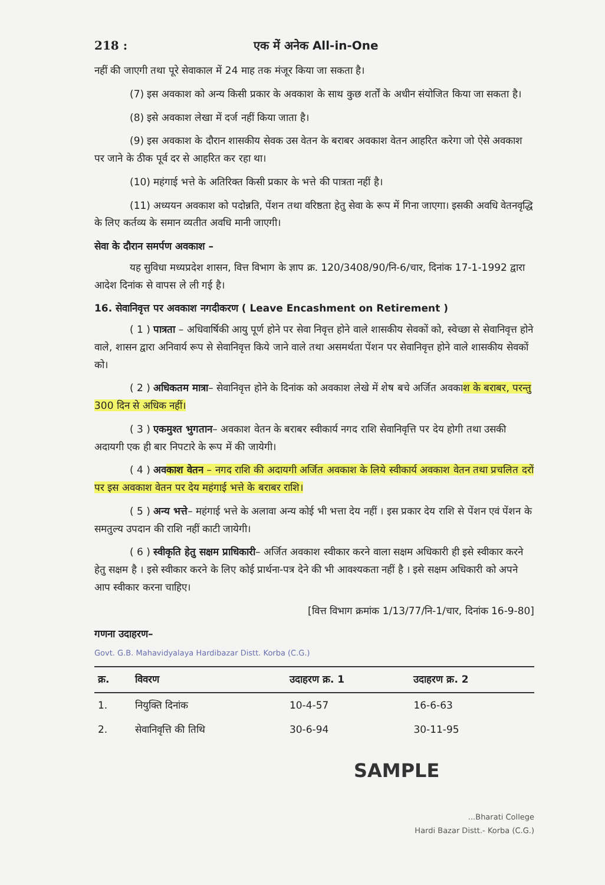218 : एक में अनेक All-in-One
नहीं की जाएगी तथा पूरे सेवाकाल में 24 माह तक मंजूर किया जा सकता है।
(7) इस अवकाश को अन्य किसी प्रकार के अवकाश के साथ कुछ शर्तों के अधीन संयोजित किया जा सकता है।
(8) इसे अवकाश लेखा में दर्ज नहीं किया जाता है।
(9) इस अवकाश के दौरान शासकीय सेवक उस वेतन के बराबर अवकाश वेतन आहरित करेगा जो ऐसे अवकाश पर जाने के ठीक पूर्व दर से आहरित कर रहा था।
(10) महंगाई भत्ते के अतिरिक्त किसी प्रकार के भत्ते की पात्रता नहीं है।
(11) अध्ययन अवकाश को पदोन्नति, पेंशन तथा वरिष्ठता हेतु सेवा के रूप में गिना जाएगा। इसकी अवधि वेतनवृद्धि के लिए कर्तव्य के समान व्यतीत अवधि मानी जाएगी।
सेवा के दौरान समर्पण अवकाश –
यह सुविधा मध्यप्रदेश शासन, वित्त विभाग के ज्ञाप क्र. 120/3408/90/नि-6/चार, दिनांक 17-1-1992 द्वारा आदेश दिनांक से वापस ले ली गई है।
16. सेवानिवृत्त पर अवकाश नगदीकरण ( Leave Encashment on Retirement )
( 1 ) पात्रता – अधिवार्षिकी आयु पूर्ण होने पर सेवा निवृत्त होने वाले शासकीय सेवकों को, स्वेच्छा से सेवानिवृत्त होने वाले, शासन द्वारा अनिवार्य रूप से सेवानिवृत्त किये जाने वाले तथा असमर्थता पेंशन पर सेवानिवृत्त होने वाले शासकीय सेवकों को।
( 2 ) अधिकतम मात्रा– सेवानिवृत्त होने के दिनांक को अवकाश लेखे में शेष बचे अर्जित अवकाश के बराबर, परन्तु 300 दिन से अधिक नहीं।
( 3 ) एकमुश्त भुगतान– अवकाश वेतन के बराबर स्वीकार्य नगद राशि सेवानिवृत्ति पर देय होगी तथा उसकी अदायगी एक ही बार निपटारे के रूप में की जायेगी।
( 4 ) अवकाश वेतन – नगद राशि की अदायगी अर्जित अवकाश के लिये स्वीकार्य अवकाश वेतन तथा प्रचलित दरों पर इस अवकाश वेतन पर देय महंगाई भत्ते के बराबर राशि।
( 5 ) अन्य भत्ते– महंगाई भत्ते के अलावा अन्य कोई भी भत्ता देय नहीं । इस प्रकार देय राशि से पेंशन एवं पेंशन के समतुल्य उपदान की राशि नहीं काटी जायेगी।
( 6 ) स्वीकृति हेतु सक्षम प्राधिकारी– अर्जित अवकाश स्वीकार करने वाला सक्षम अधिकारी ही इसे स्वीकार करने हेतु सक्षम है । इसे स्वीकार करने के लिए कोई प्रार्थना-पत्र देने की भी आवश्यकता नहीं है । इसे सक्षम अधिकारी को अपने आप स्वीकार करना चाहिए।
[वित्त विभाग क्रमांक 1/13/77/नि-1/चार, दिनांक 16-9-80]
गणना उदाहरण–
Govt. G.B. Mahavidyalaya Hardibazar Distt. Korba (C.G.)
| क्र. | विवरण | उदाहरण क्र. 1 | उदाहरण क्र. 2 |
| --- | --- | --- | --- |
| 1. | नियुक्ति दिनांक | 10-4-57 | 16-6-63 |
| 2. | सेवानिवृत्ति की तिथि | 30-6-94 | 30-11-95 |
SAMPLE
...Bharati College
Hardi Bazar Distt.- Korba (C.G.)